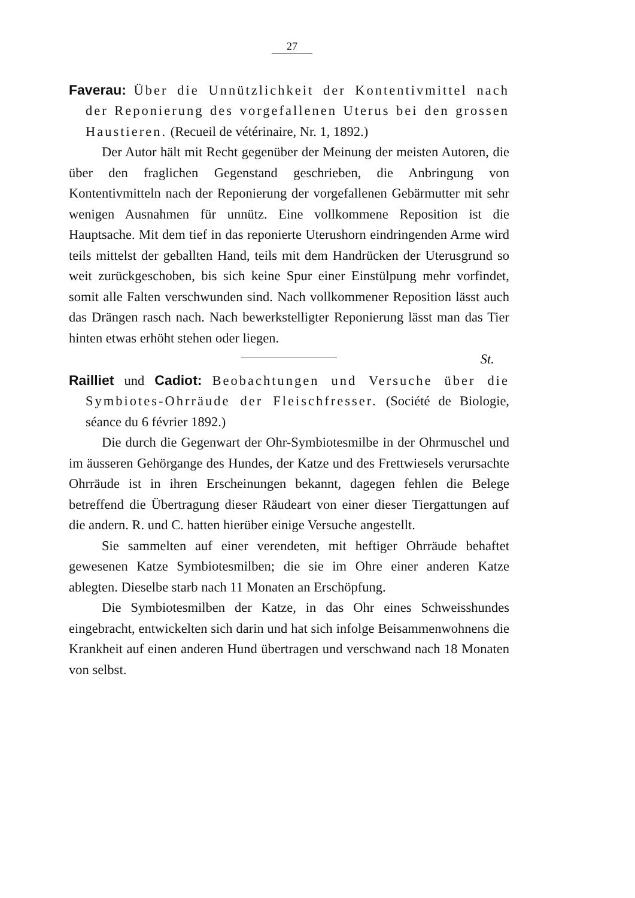27
Faverau: Über die Unnützlichkeit der Kontentivmittel nach der Reponierung des vorgefallenen Uterus bei den grossen Haustieren. (Recueil de vétérinaire, Nr. 1, 1892.)
Der Autor hält mit Recht gegenüber der Meinung der meisten Autoren, die über den fraglichen Gegenstand geschrieben, die Anbringung von Kontentivmitteln nach der Reponierung der vorgefallenen Gebärmutter mit sehr wenigen Ausnahmen für unnütz. Eine vollkommene Reposition ist die Hauptsache. Mit dem tief in das reponierte Uterushorn eindringenden Arme wird teils mittelst der geballten Hand, teils mit dem Handrücken der Uterusgrund so weit zurückgeschoben, bis sich keine Spur einer Einstülpung mehr vorfindet, somit alle Falten verschwunden sind. Nach vollkommener Reposition lässt auch das Drängen rasch nach. Nach bewerkstelligter Reponierung lässt man das Tier hinten etwas erhöht stehen oder liegen.
St.
Railliet und Cadiot: Beobachtungen und Versuche über die Symbiotes-Ohrräude der Fleischfresser. (Société de Biologie, séance du 6 février 1892.)
Die durch die Gegenwart der Ohr-Symbiotesmilbe in der Ohrmuschel und im äusseren Gehörgange des Hundes, der Katze und des Frettwiesels verursachte Ohrräude ist in ihren Erscheinungen bekannt, dagegen fehlen die Belege betreffend die Übertragung dieser Räudeart von einer dieser Tiergattungen auf die andern. R. und C. hatten hierüber einige Versuche angestellt.
Sie sammelten auf einer verendeten, mit heftiger Ohrräude behaftet gewesenen Katze Symbiotesmilben; die sie im Ohre einer anderen Katze ablegten. Dieselbe starb nach 11 Monaten an Erschöpfung.
Die Symbiotesmilben der Katze, in das Ohr eines Schweisshundes eingebracht, entwickelten sich darin und hat sich infolge Beisammenwohnens die Krankheit auf einen anderen Hund übertragen und verschwand nach 18 Monaten von selbst.